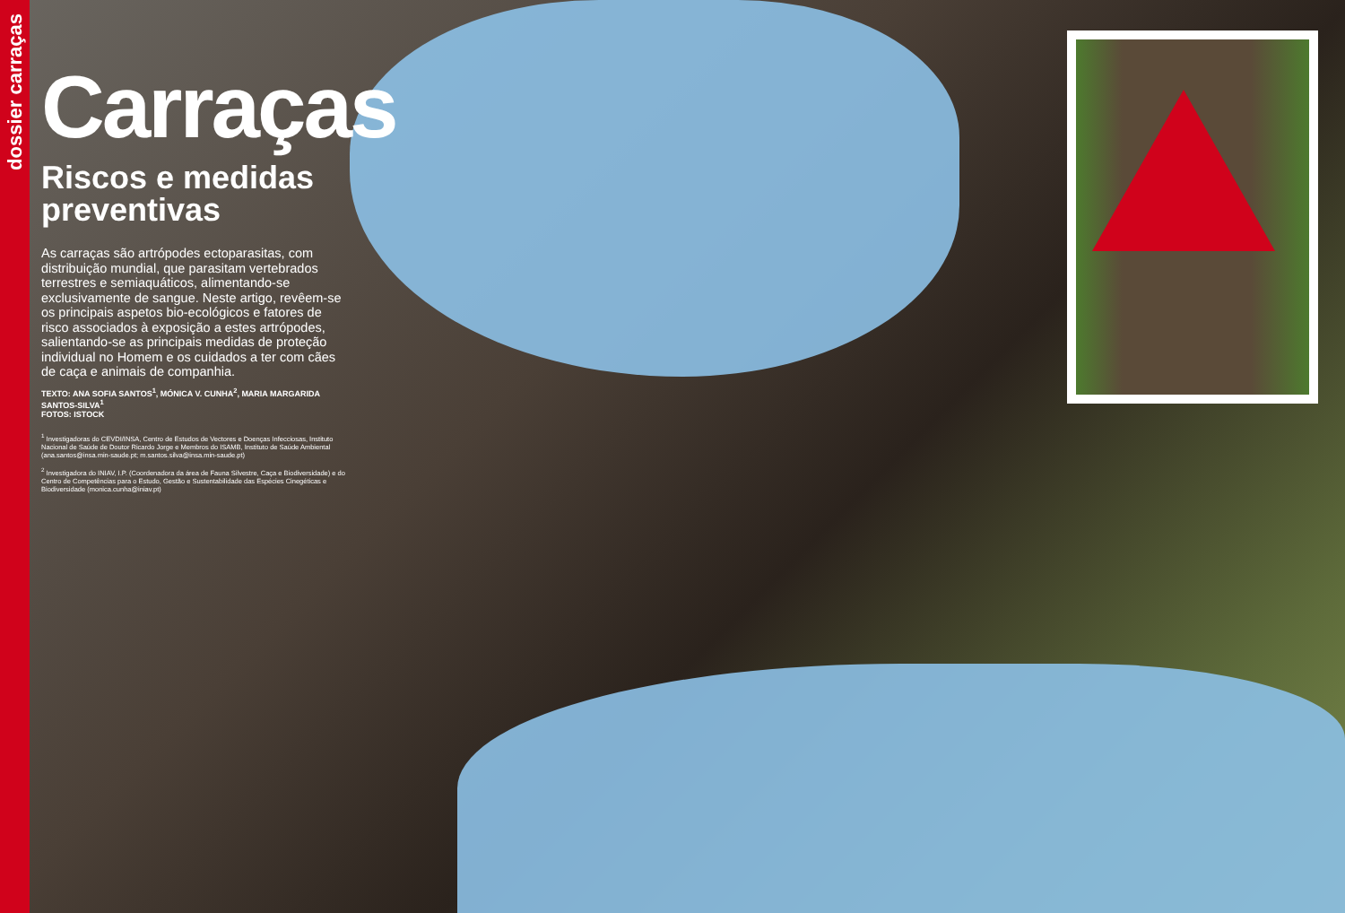dossier carraças
Carraças
Riscos e medidas preventivas
As carraças são artrópodes ectoparasitas, com distribuição mundial, que parasitam vertebrados terrestres e semiaquáticos, alimentando-se exclusivamente de sangue. Neste artigo, revêem-se os principais aspetos bio-ecológicos e fatores de risco associados à exposição a estes artrópodes, salientando-se as principais medidas de proteção individual no Homem e os cuidados a ter com cães de caça e animais de companhia.
TEXTO: ANA SOFIA SANTOS<sup>1</sup>, MÓNICA V. CUNHA<sup>2</sup>, MARIA MARGARIDA SANTOS-SILVA<sup>1</sup>
FOTOS: ISTOCK
<sup>1</sup> Investigadoras do CEVDI/INSA, Centro de Estudos de Vectores e Doenças Infecciosas, Instituto Nacional de Saúde de Doutor Ricardo Jorge e Membros do ISAMB, Instituto de Saúde Ambiental (ana.santos@insa.min-saude.pt; m.santos.silva@insa.min-saude.pt)
<sup>2</sup> Investigadora do INIAV, I.P. (Coordenadora da área de Fauna Silvestre, Caça e Biodiversidade) e do Centro de Competências para o Estudo, Gestão e Sustentabilidade das Espécies Cinegéticas e Biodiversidade (monica.cunha@iniav.pt)